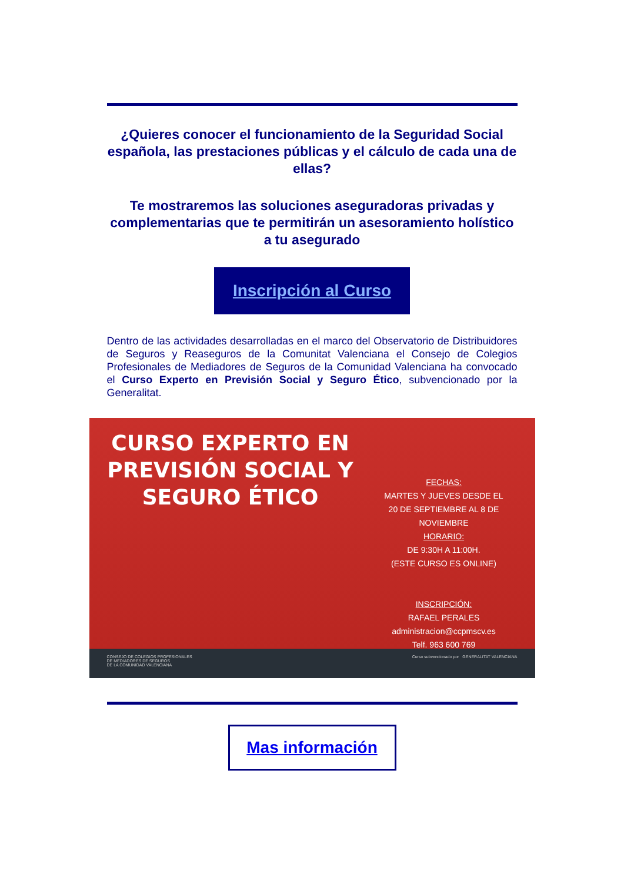¿Quieres conocer el funcionamiento de la Seguridad Social española, las prestaciones públicas y el cálculo de cada una de ellas?
Te mostraremos las soluciones aseguradoras privadas y complementarias que te permitirán un asesoramiento holístico a tu asegurado
Inscripción al Curso
Dentro de las actividades desarrolladas en el marco del Observatorio de Distribuidores de Seguros y Reaseguros de la Comunitat Valenciana el Consejo de Colegios Profesionales de Mediadores de Seguros de la Comunidad Valenciana ha convocado el Curso Experto en Previsión Social y Seguro Ético, subvencionado por la Generalitat.
CURSO EXPERTO EN PREVISIÓN SOCIAL Y SEGURO ÉTICO
FECHAS:
MARTES Y JUEVES DESDE EL
20 DE SEPTIEMBRE AL 8 DE NOVIEMBRE
HORARIO:
DE 9:30H A 11:00H.
(ESTE CURSO ES ONLINE)
INSCRIPCIÓN:
RAFAEL PERALES
administracion@ccpmscv.es
Telf. 963 600 769
CONSEJO DE COLEGIOS PROFESIONALES
DE MEDIADORES DE SEGUROS
DE LA COMUNIDAD VALENCIANA Curso subvencionado por GENERALITAT VALENCIANA
Mas información